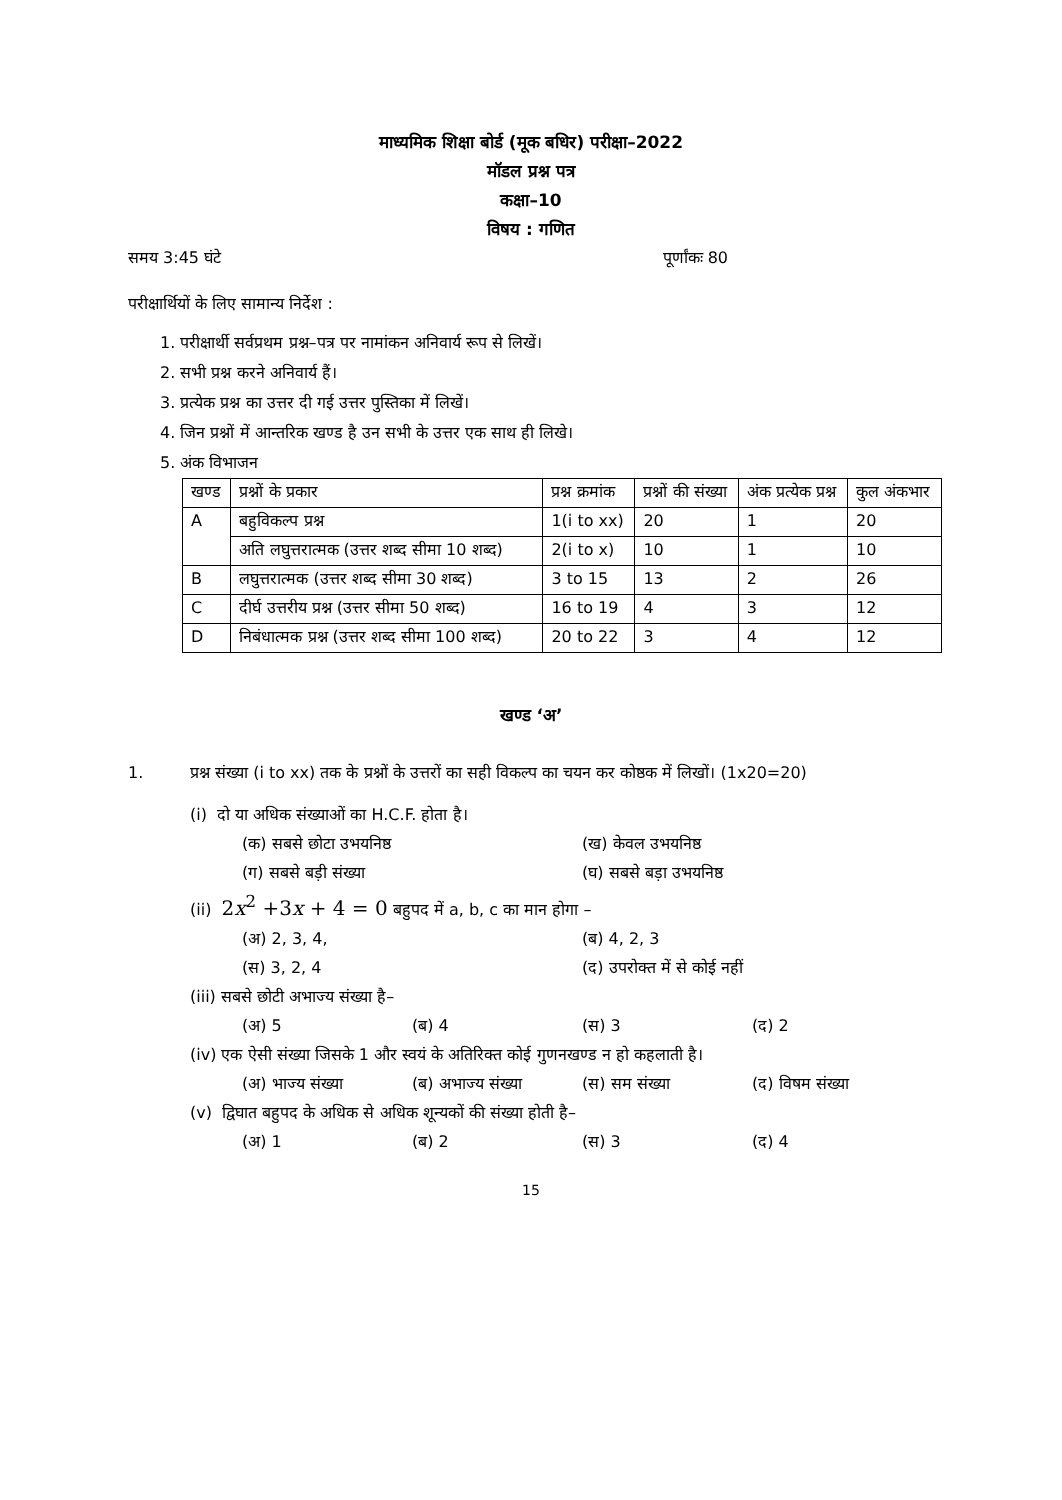माध्यमिक शिक्षा बोर्ड (मूक बधिर) परीक्षा–2022
मॉडल प्रश्न पत्र
कक्षा–10
विषय : गणित
समय 3:45 घंटे पूर्णांकः 80
परीक्षार्थियों के लिए सामान्य निर्देश :
1. परीक्षार्थी सर्वप्रथम प्रश्न–पत्र पर नामांकन अनिवार्य रूप से लिखें।
2. सभी प्रश्न करने अनिवार्य हैं।
3. प्रत्येक प्रश्न का उत्तर दी गई उत्तर पुस्तिका में लिखें।
4. जिन प्रश्नों में आन्तरिक खण्ड है उन सभी के उत्तर एक साथ ही लिखे।
5. अंक विभाजन
| खण्ड | प्रश्नों के प्रकार | प्रश्न क्रमांक | प्रश्नों की संख्या | अंक प्रत्येक प्रश्न | कुल अंकभार |
| --- | --- | --- | --- | --- | --- |
| A | बहुविकल्प प्रश्न | 1(i to xx) | 20 | 1 | 20 |
| | अति लघुत्तरात्मक (उत्तर शब्द सीमा 10 शब्द) | 2(i to x) | 10 | 1 | 10 |
| B | लघुत्तरात्मक (उत्तर शब्द सीमा 30 शब्द) | 3 to 15 | 13 | 2 | 26 |
| C | दीर्घ उत्तरीय प्रश्न (उत्तर सीमा 50 शब्द) | 16 to 19 | 4 | 3 | 12 |
| D | निबंधात्मक प्रश्न (उत्तर शब्द सीमा 100 शब्द) | 20 to 22 | 3 | 4 | 12 |
खण्ड ‘अ’
1. प्रश्न संख्या (i to xx) तक के प्रश्नों के उत्तरों का सही विकल्प का चयन कर कोष्ठक में लिखों। (1x20=20)
(i) दो या अधिक संख्याओं का H.C.F. होता है।
(क) सबसे छोटा उभयनिष्ठ (ख) केवल उभयनिष्ठ
(ग) सबसे बड़ी संख्या (घ) सबसे बड़ा उभयनिष्ठ
(ii) 2x<sup>2</sup> +3x + 4 = 0 बहुपद में a, b, c का मान होगा –
(अ) 2, 3, 4, (ब) 4, 2, 3
(स) 3, 2, 4 (द) उपरोक्त में से कोई नहीं
(iii) सबसे छोटी अभाज्य संख्या है–
(अ) 5 (ब) 4 (स) 3 (द) 2
(iv) एक ऐसी संख्या जिसके 1 और स्वयं के अतिरिक्त कोई गुणनखण्ड न हो कहलाती है।
(अ) भाज्य संख्या (ब) अभाज्य संख्या (स) सम संख्या (द) विषम संख्या
(v) द्विघात बहुपद के अधिक से अधिक शून्यकों की संख्या होती है–
(अ) 1 (ब) 2 (स) 3 (द) 4
15